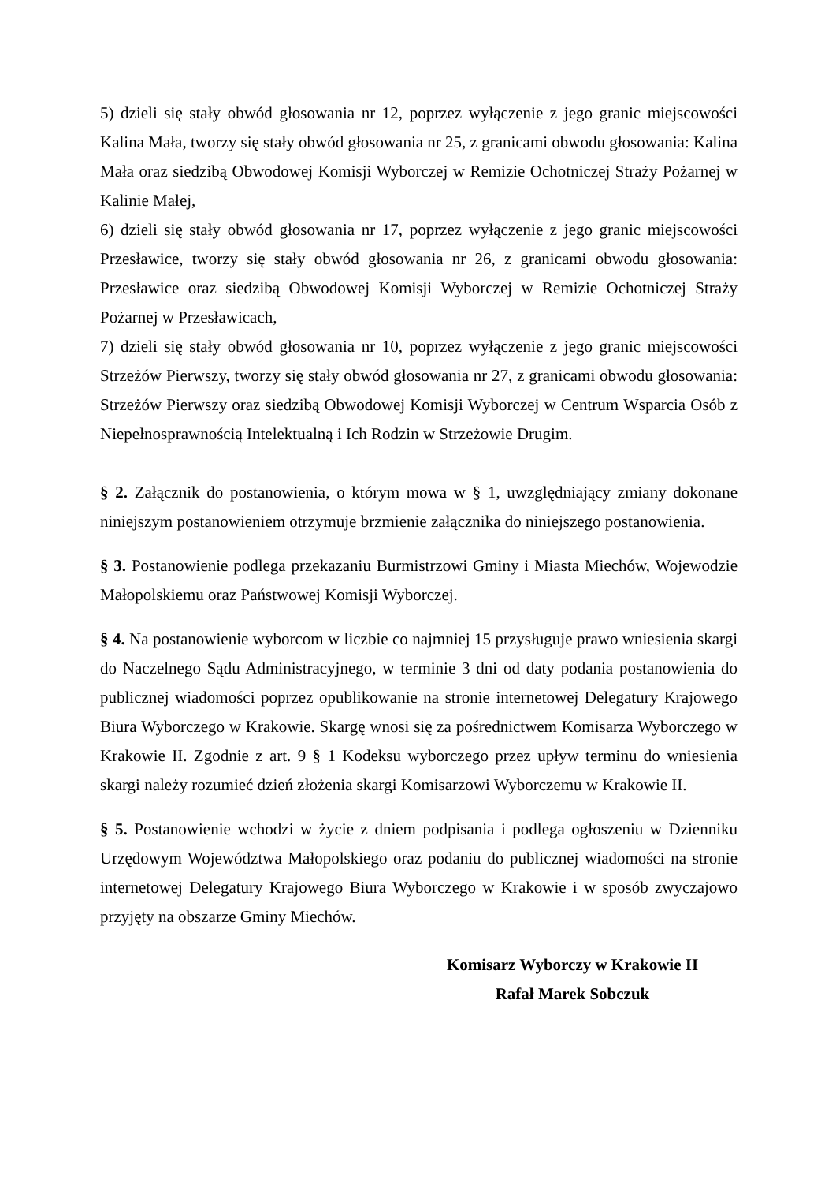5) dzieli się stały obwód głosowania nr 12, poprzez wyłączenie z jego granic miejscowości Kalina Mała, tworzy się stały obwód głosowania nr 25, z granicami obwodu głosowania: Kalina Mała oraz siedzibą Obwodowej Komisji Wyborczej w Remizie Ochotniczej Straży Pożarnej w Kalinie Małej,
6) dzieli się stały obwód głosowania nr 17, poprzez wyłączenie z jego granic miejscowości Przesławice, tworzy się stały obwód głosowania nr 26, z granicami obwodu głosowania: Przesławice oraz siedzibą Obwodowej Komisji Wyborczej w Remizie Ochotniczej Straży Pożarnej w Przesławicach,
7) dzieli się stały obwód głosowania nr 10, poprzez wyłączenie z jego granic miejscowości Strzeżów Pierwszy, tworzy się stały obwód głosowania nr 27, z granicami obwodu głosowania: Strzeżów Pierwszy oraz siedzibą Obwodowej Komisji Wyborczej w Centrum Wsparcia Osób z Niepełnosprawnością Intelektualną i Ich Rodzin w Strzeżowie Drugim.
§ 2. Załącznik do postanowienia, o którym mowa w § 1, uwzględniający zmiany dokonane niniejszym postanowieniem otrzymuje brzmienie załącznika do niniejszego postanowienia.
§ 3. Postanowienie podlega przekazaniu Burmistrzowi Gminy i Miasta Miechów, Wojewodzie Małopolskiemu oraz Państwowej Komisji Wyborczej.
§ 4. Na postanowienie wyborcom w liczbie co najmniej 15 przysługuje prawo wniesienia skargi do Naczelnego Sądu Administracyjnego, w terminie 3 dni od daty podania postanowienia do publicznej wiadomości poprzez opublikowanie na stronie internetowej Delegatury Krajowego Biura Wyborczego w Krakowie. Skargę wnosi się za pośrednictwem Komisarza Wyborczego w Krakowie II. Zgodnie z art. 9 § 1 Kodeksu wyborczego przez upływ terminu do wniesienia skargi należy rozumieć dzień złożenia skargi Komisarzowi Wyborczemu w Krakowie II.
§ 5. Postanowienie wchodzi w życie z dniem podpisania i podlega ogłoszeniu w Dzienniku Urzędowym Województwa Małopolskiego oraz podaniu do publicznej wiadomości na stronie internetowej Delegatury Krajowego Biura Wyborczego w Krakowie i w sposób zwyczajowo przyjęty na obszarze Gminy Miechów.
Komisarz Wyborczy w Krakowie II
Rafał Marek Sobczuk